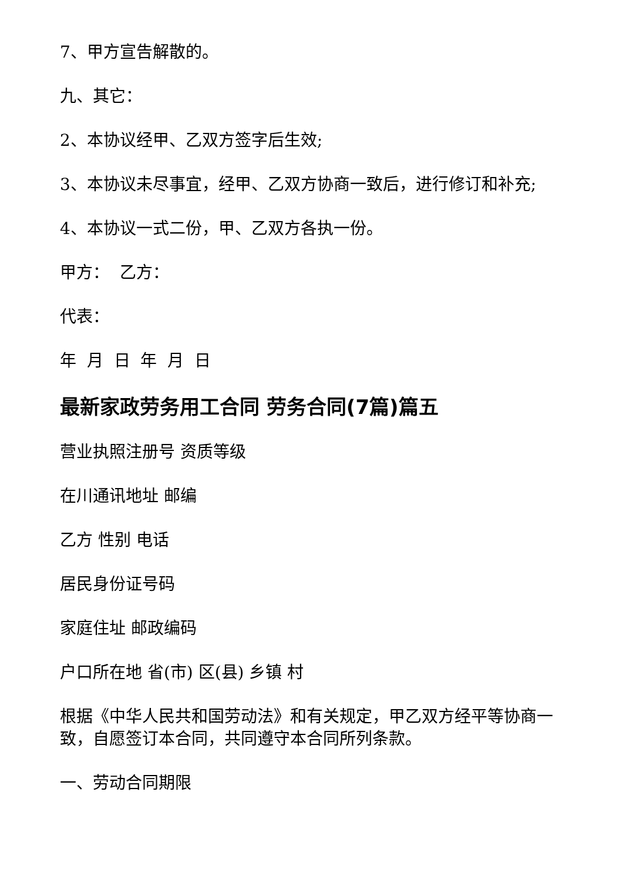7、甲方宣告解散的。
九、其它：
2、本协议经甲、乙双方签字后生效;
3、本协议未尽事宜，经甲、乙双方协商一致后，进行修订和补充;
4、本协议一式二份，甲、乙双方各执一份。
甲方： 乙方：
代表：
年 月 日 年 月 日
最新家政劳务用工合同 劳务合同(7篇)篇五
营业执照注册号 资质等级
在川通讯地址 邮编
乙方 性别 电话
居民身份证号码
家庭住址 邮政编码
户口所在地 省(市) 区(县) 乡镇 村
根据《中华人民共和国劳动法》和有关规定，甲乙双方经平等协商一致，自愿签订本合同，共同遵守本合同所列条款。
一、劳动合同期限